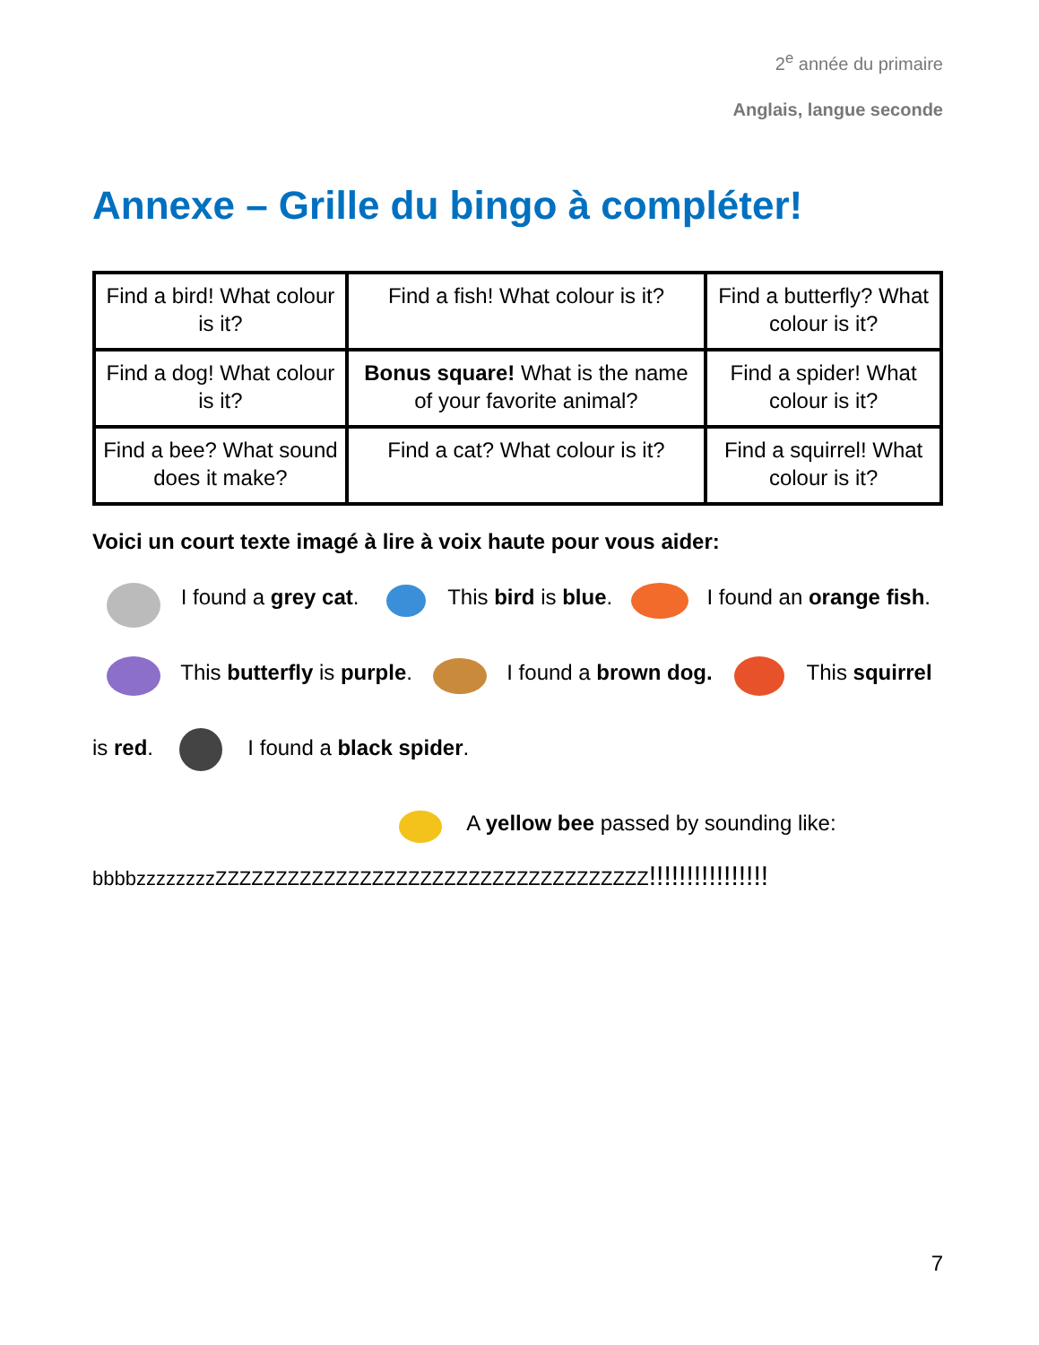2<sup>e</sup> année du primaire
Anglais, langue seconde
Annexe – Grille du bingo à compléter!
| Find a bird! What colour is it? | Find a fish! What colour is it? | Find a butterfly? What colour is it? |
| Find a dog! What colour is it? | Bonus square! What is the name of your favorite animal? | Find a spider! What colour is it? |
| Find a bee? What sound does it make? | Find a cat? What colour is it? | Find a squirrel! What colour is it? |
Voici un court texte imagé à lire à voix haute pour vous aider:
I found a grey cat. This bird is blue. I found an orange fish. This butterfly is purple. I found a brown dog. This squirrel is red. I found a black spider.
A yellow bee passed by sounding like:
bbbbzzzzzzzzZZZZZZZZZZZZZZZZZZZZZZZZZZZZZZZZZZZZ!!!!!!!!!!!!!!!!
7